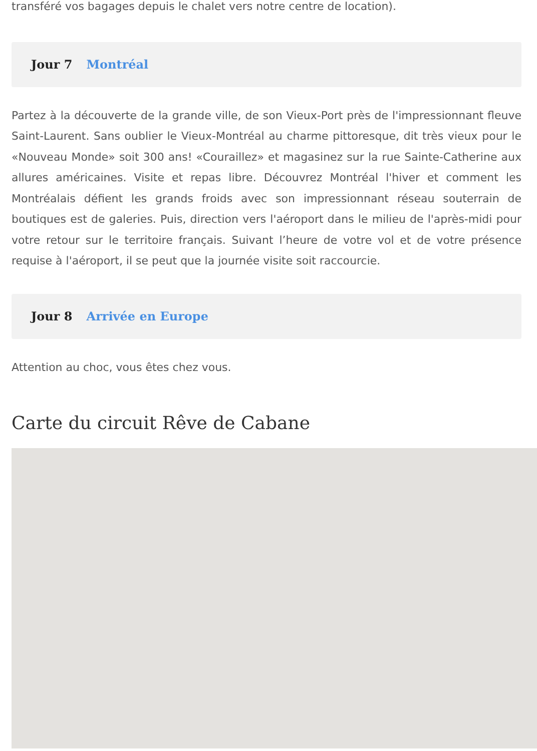transféré vos bagages depuis le chalet vers notre centre de location).
Jour 7 Montréal
Partez à la découverte de la grande ville, de son Vieux-Port près de l'impressionnant fleuve Saint-Laurent. Sans oublier le Vieux-Montréal au charme pittoresque, dit très vieux pour le «Nouveau Monde» soit 300 ans! «Couraillez» et magasinez sur la rue Sainte-Catherine aux allures américaines. Visite et repas libre. Découvrez Montréal l'hiver et comment les Montréalais défient les grands froids avec son impressionnant réseau souterrain de boutiques est de galeries. Puis, direction vers l'aéroport dans le milieu de l'après-midi pour votre retour sur le territoire français. Suivant l’heure de votre vol et de votre présence requise à l'aéroport, il se peut que la journée visite soit raccourcie.
Jour 8 Arrivée en Europe
Attention au choc, vous êtes chez vous.
Carte du circuit Rêve de Cabane